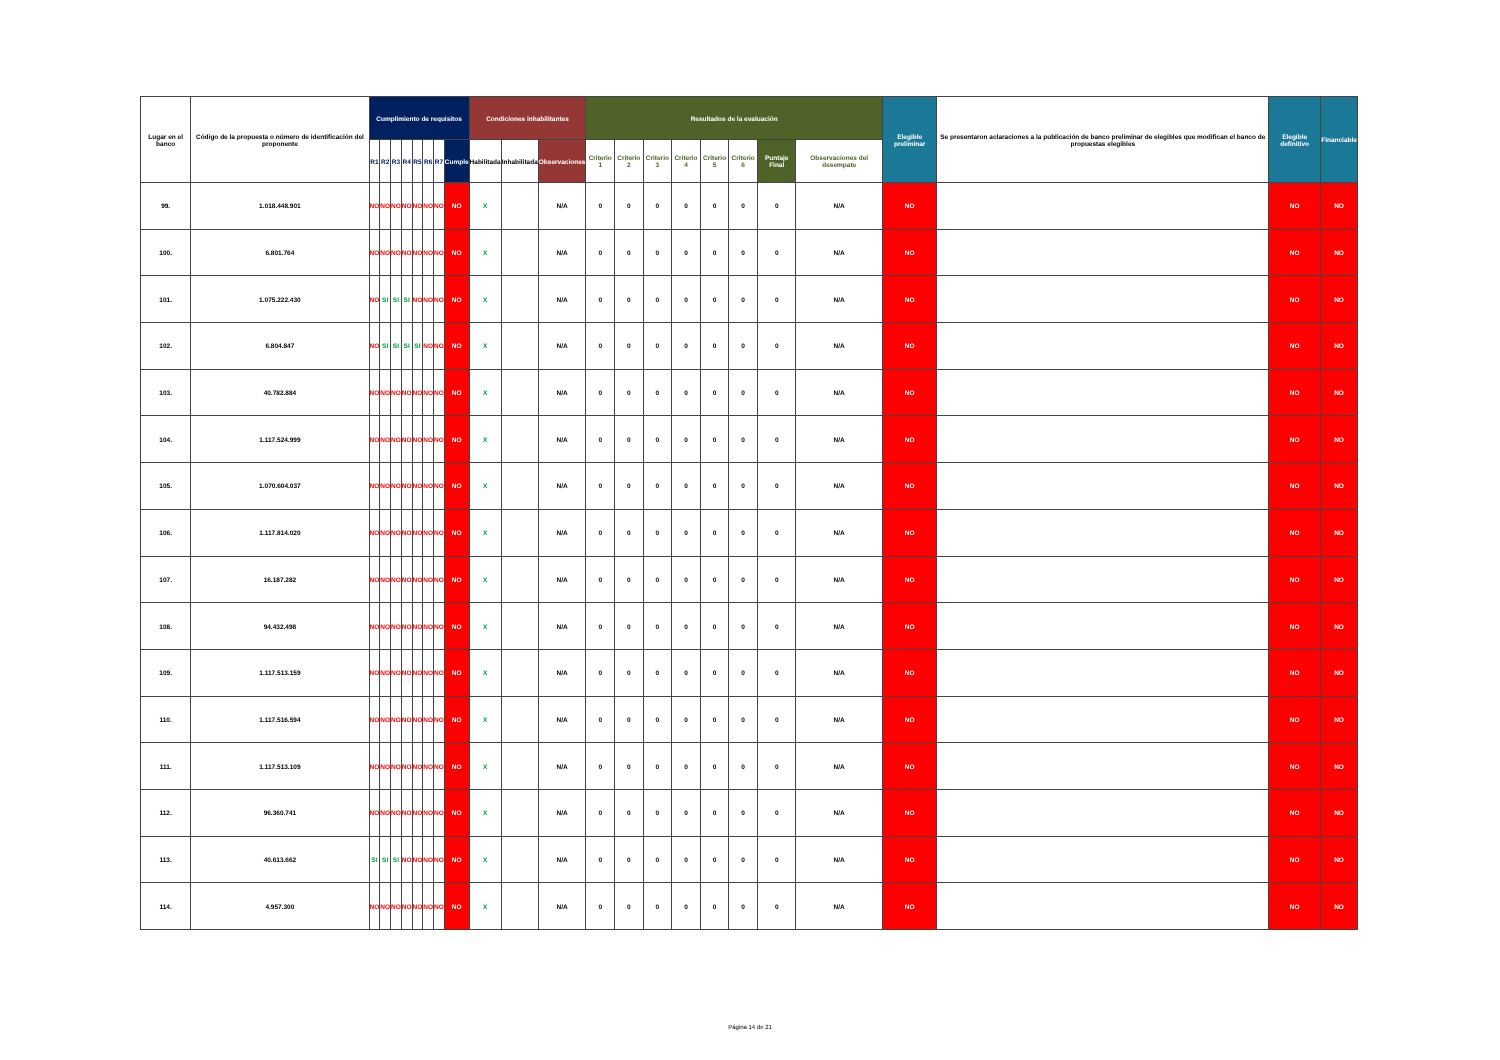| Lugar en el banco | Código de la propuesta o número de identificación del proponente | Cumplimiento de requisitos | | | | | | | | Condiciones inhabilitantes | | | Resultados de la evaluación | | | | | | | | Elegible preliminar | Se presentaron aclaraciones a la publicación de banco preliminar de elegibles que modifican el banco de propuestas elegibles | Elegible definitivo | Financiable |
| --- | --- | --- | --- | --- | --- | --- | --- | --- | --- | --- | --- | --- | --- | --- | --- | --- | --- | --- | --- | --- | --- | --- | --- | --- |
| | | R1 | R2 | R3 | R4 | R5 | R6 | R7 | Cumple | Habilitada | Inhabilitada | Observaciones | Criterio 1 | Criterio 2 | Criterio 3 | Criterio 4 | Criterio 5 | Criterio 6 | Puntaje Final | Observaciones del desempate | | | | |
| 99. | 1.018.448.901 | NO | NO | NO | NO | NO | NO | NO | NO | X | | N/A | 0 | 0 | 0 | 0 | 0 | 0 | 0 | N/A | NO | | NO | NO |
| 100. | 6.801.764 | NO | NO | NO | NO | NO | NO | NO | NO | X | | N/A | 0 | 0 | 0 | 0 | 0 | 0 | 0 | N/A | NO | | NO | NO |
| 101. | 1.075.222.430 | NO | SI | SI | SI | NO | NO | NO | NO | X | | N/A | 0 | 0 | 0 | 0 | 0 | 0 | 0 | N/A | NO | | NO | NO |
| 102. | 6.804.847 | NO | SI | SI | SI | SI | NO | NO | NO | X | | N/A | 0 | 0 | 0 | 0 | 0 | 0 | 0 | N/A | NO | | NO | NO |
| 103. | 40.782.884 | NO | NO | NO | NO | NO | NO | NO | NO | X | | N/A | 0 | 0 | 0 | 0 | 0 | 0 | 0 | N/A | NO | | NO | NO |
| 104. | 1.117.524.999 | NO | NO | NO | NO | NO | NO | NO | NO | X | | N/A | 0 | 0 | 0 | 0 | 0 | 0 | 0 | N/A | NO | | NO | NO |
| 105. | 1.070.604.037 | NO | NO | NO | NO | NO | NO | NO | NO | X | | N/A | 0 | 0 | 0 | 0 | 0 | 0 | 0 | N/A | NO | | NO | NO |
| 106. | 1.117.814.020 | NO | NO | NO | NO | NO | NO | NO | NO | X | | N/A | 0 | 0 | 0 | 0 | 0 | 0 | 0 | N/A | NO | | NO | NO |
| 107. | 16.187.282 | NO | NO | NO | NO | NO | NO | NO | NO | X | | N/A | 0 | 0 | 0 | 0 | 0 | 0 | 0 | N/A | NO | | NO | NO |
| 108. | 94.432.498 | NO | NO | NO | NO | NO | NO | NO | NO | X | | N/A | 0 | 0 | 0 | 0 | 0 | 0 | 0 | N/A | NO | | NO | NO |
| 109. | 1.117.513.159 | NO | NO | NO | NO | NO | NO | NO | NO | X | | N/A | 0 | 0 | 0 | 0 | 0 | 0 | 0 | N/A | NO | | NO | NO |
| 110. | 1.117.516.594 | NO | NO | NO | NO | NO | NO | NO | NO | X | | N/A | 0 | 0 | 0 | 0 | 0 | 0 | 0 | N/A | NO | | NO | NO |
| 111. | 1.117.513.109 | NO | NO | NO | NO | NO | NO | NO | NO | X | | N/A | 0 | 0 | 0 | 0 | 0 | 0 | 0 | N/A | NO | | NO | NO |
| 112. | 96.360.741 | NO | NO | NO | NO | NO | NO | NO | NO | X | | N/A | 0 | 0 | 0 | 0 | 0 | 0 | 0 | N/A | NO | | NO | NO |
| 113. | 40.613.662 | SI | SI | SI | NO | NO | NO | NO | NO | X | | N/A | 0 | 0 | 0 | 0 | 0 | 0 | 0 | N/A | NO | | NO | NO |
| 114. | 4.957.300 | NO | NO | NO | NO | NO | NO | NO | NO | X | | N/A | 0 | 0 | 0 | 0 | 0 | 0 | 0 | N/A | NO | | NO | NO |
Página 14 de 21